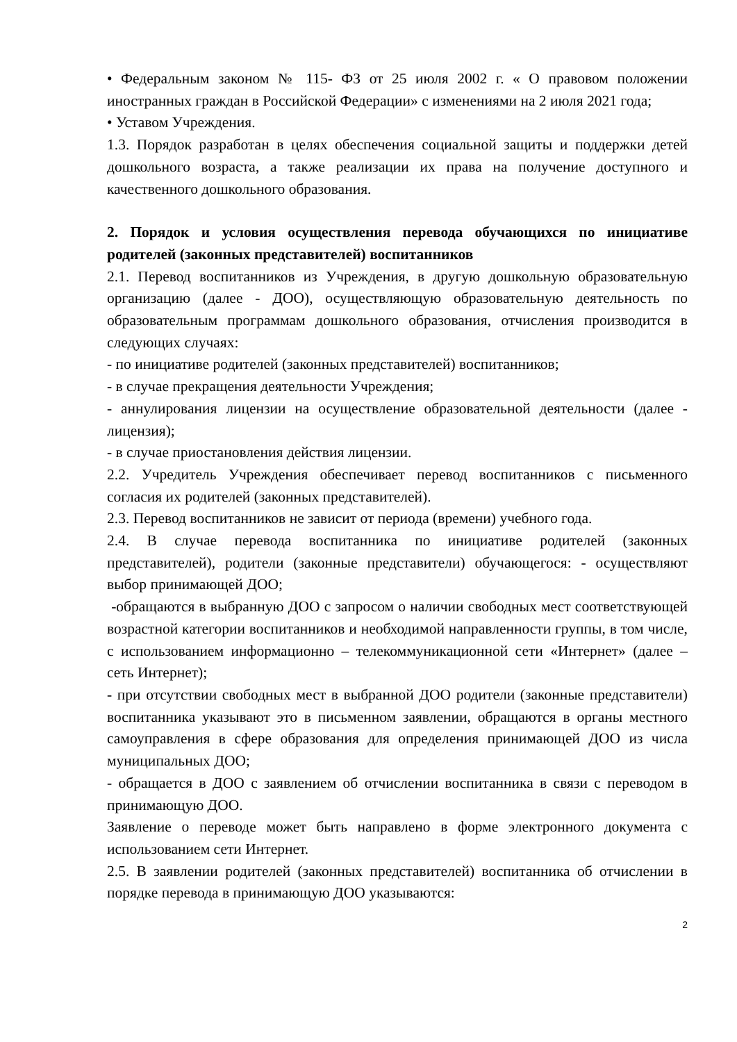• Федеральным законом № 115- ФЗ от 25 июля 2002 г. « О правовом положении иностранных граждан в Российской Федерации» с изменениями на 2 июля 2021 года;
• Уставом Учреждения.
1.3. Порядок разработан в целях обеспечения социальной защиты и поддержки детей дошкольного возраста, а также реализации их права на получение доступного и качественного дошкольного образования.
2. Порядок и условия осуществления перевода обучающихся по инициативе родителей (законных представителей) воспитанников
2.1. Перевод воспитанников из Учреждения, в другую дошкольную образовательную организацию (далее - ДОО), осуществляющую образовательную деятельность по образовательным программам дошкольного образования, отчисления производится в следующих случаях:
- по инициативе родителей (законных представителей) воспитанников;
- в случае прекращения деятельности Учреждения;
- аннулирования лицензии на осуществление образовательной деятельности (далее - лицензия);
- в случае приостановления действия лицензии.
2.2. Учредитель Учреждения обеспечивает перевод воспитанников с письменного согласия их родителей (законных представителей).
2.3. Перевод воспитанников не зависит от периода (времени) учебного года.
2.4. В случае перевода воспитанника по инициативе родителей (законных представителей), родители (законные представители) обучающегося: - осуществляют выбор принимающей ДОО;
-обращаются в выбранную ДОО с запросом о наличии свободных мест соответствующей возрастной категории воспитанников и необходимой направленности группы, в том числе, с использованием информационно – телекоммуникационной сети «Интернет» (далее – сеть Интернет);
- при отсутствии свободных мест в выбранной ДОО родители (законные представители) воспитанника указывают это в письменном заявлении, обращаются в органы местного самоуправления в сфере образования для определения принимающей ДОО из числа муниципальных ДОО;
- обращается в ДОО с заявлением об отчислении воспитанника в связи с переводом в принимающую ДОО.
Заявление о переводе может быть направлено в форме электронного документа с использованием сети Интернет.
2.5. В заявлении родителей (законных представителей) воспитанника об отчислении в порядке перевода в принимающую ДОО указываются:
2